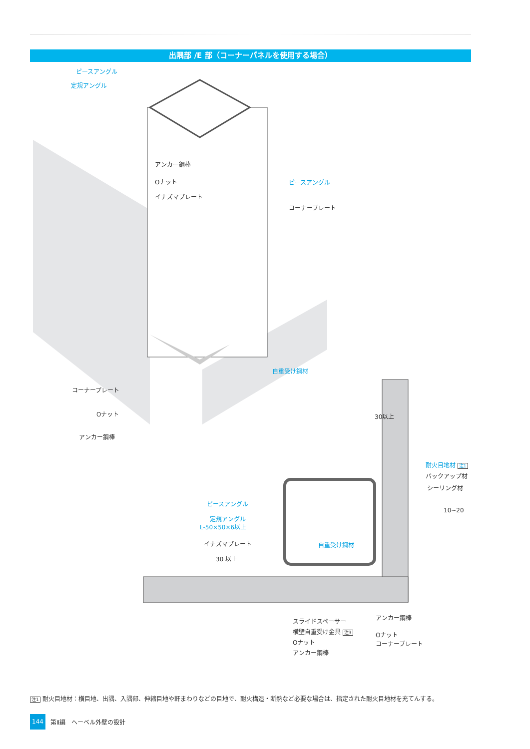出隅部 /E 部（コーナーパネルを使用する場合）
ピースアングル
定規アングル
アンカー鋼棒
Oナット
イナズマプレート
ピースアングル
コーナープレート
自重受け鋼材
コーナープレート
Oナット
アンカー鋼棒
30以上
耐火目地材 注1
バックアップ材
シーリング材
10~20
ピースアングル
定規アングル
L-50×50×6以上
イナズマプレート 自重受け鋼材
30 以上
スライドスペーサー
横壁自重受け金具 注3
Oナット
アンカー鋼棒
アンカー鋼棒
Oナット
コーナープレート
注1 耐火目地材：横目地、出隅、入隅部、伸縮目地や軒まわりなどの目地で、耐火構造・断熱など必要な場合は、指定された耐火目地材を充てんする。
144
第Ⅱ編　ヘーベル外壁の設計